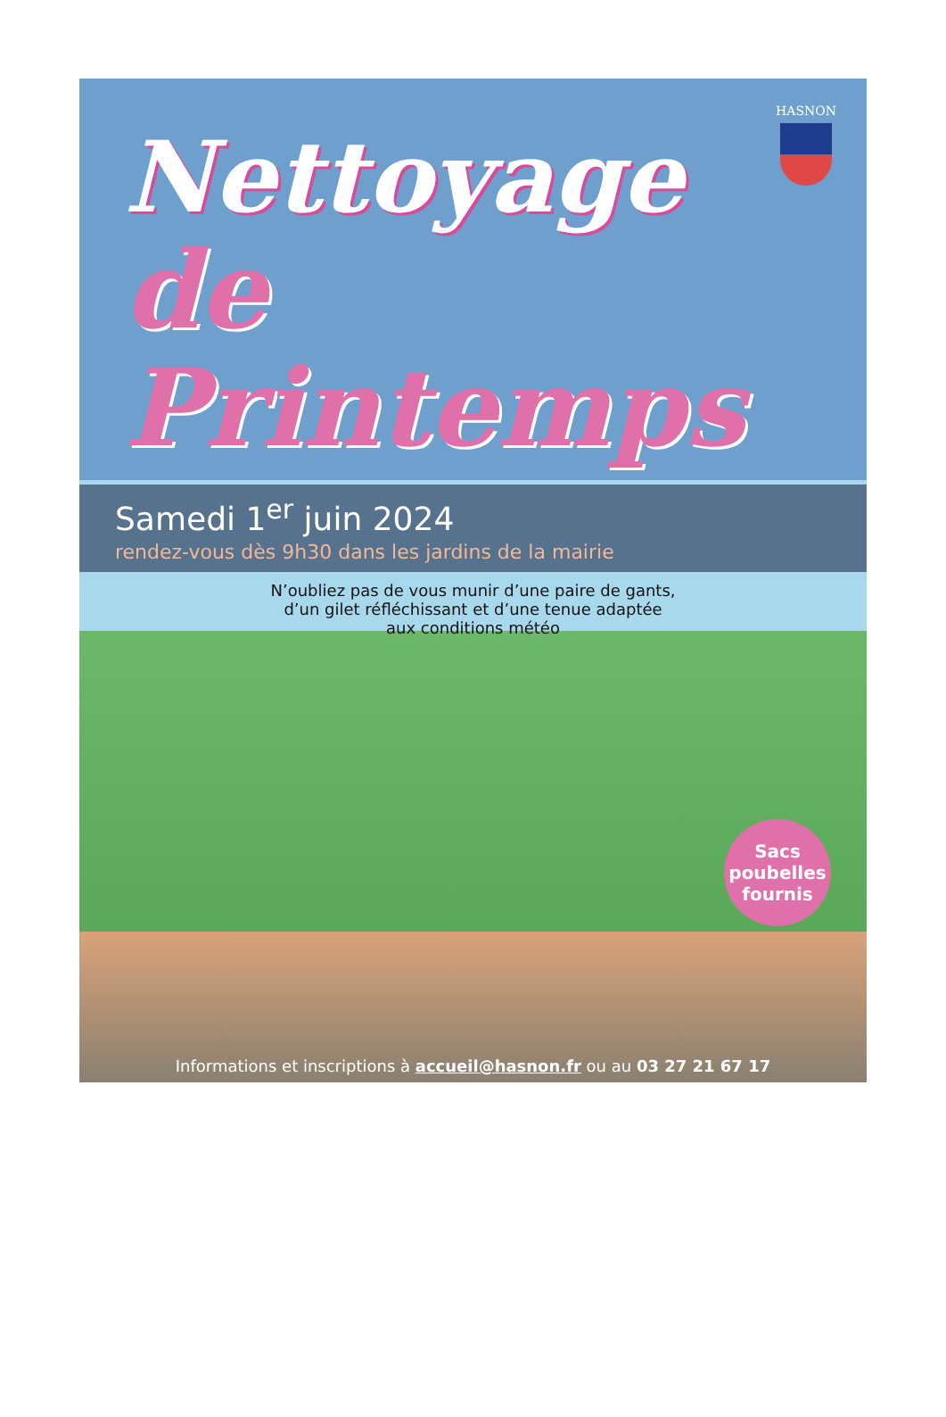HASNON
Nettoyage
de Printemps
Samedi 1<sup>er</sup> juin 2024
rendez-vous dès 9h30 dans les jardins de la mairie
N’oubliez pas de vous munir d’une paire de gants,
d’un gilet réfléchissant et d’une tenue adaptée
aux conditions météo
Sacs
poubelles
fournis
Informations et inscriptions à accueil@hasnon.fr ou au 03 27 21 67 17